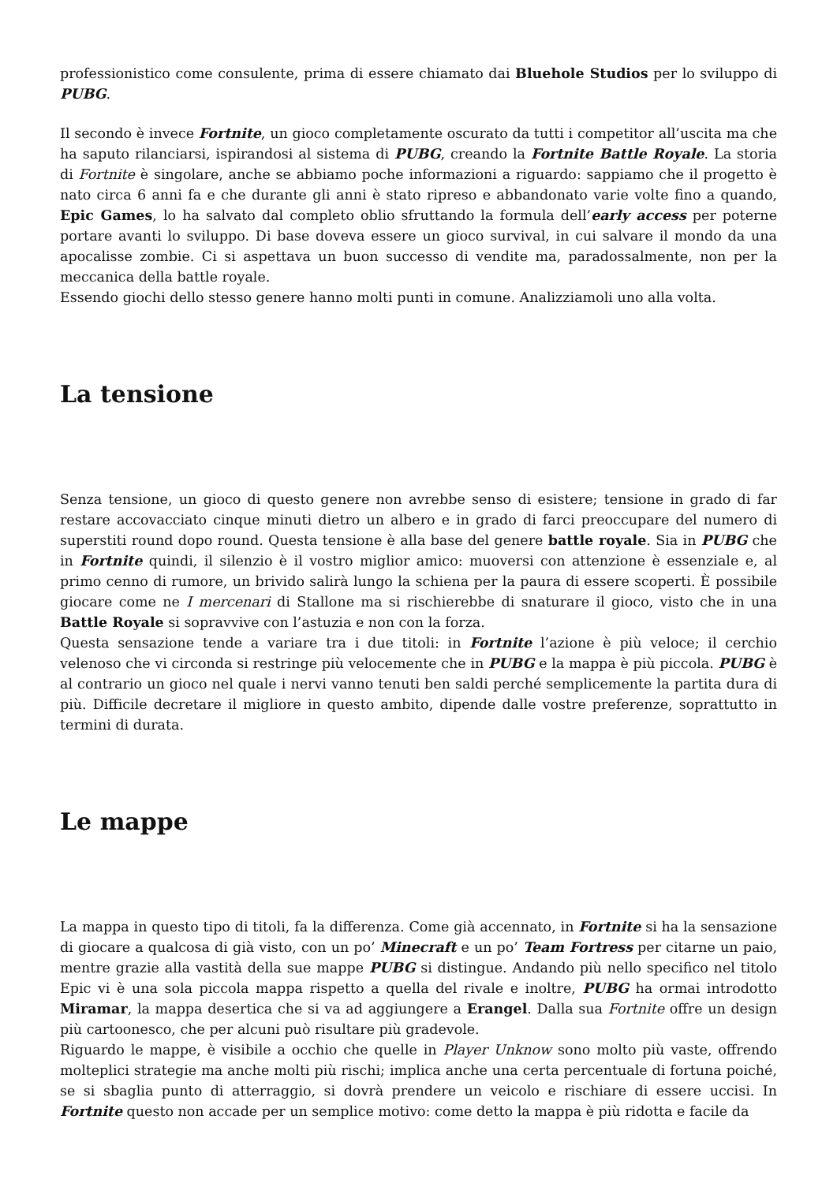professionistico come consulente, prima di essere chiamato dai Bluehole Studios per lo sviluppo di PUBG.
Il secondo è invece Fortnite, un gioco completamente oscurato da tutti i competitor all’uscita ma che ha saputo rilanciarsi, ispirandosi al sistema di PUBG, creando la Fortnite Battle Royale. La storia di Fortnite è singolare, anche se abbiamo poche informazioni a riguardo: sappiamo che il progetto è nato circa 6 anni fa e che durante gli anni è stato ripreso e abbandonato varie volte fino a quando, Epic Games, lo ha salvato dal completo oblio sfruttando la formula dell’early access per poterne portare avanti lo sviluppo. Di base doveva essere un gioco survival, in cui salvare il mondo da una apocalisse zombie. Ci si aspettava un buon successo di vendite ma, paradossalmente, non per la meccanica della battle royale.
Essendo giochi dello stesso genere hanno molti punti in comune. Analizziamoli uno alla volta.
La tensione
Senza tensione, un gioco di questo genere non avrebbe senso di esistere; tensione in grado di far restare accovacciato cinque minuti dietro un albero e in grado di farci preoccupare del numero di superstiti round dopo round. Questa tensione è alla base del genere battle royale. Sia in PUBG che in Fortnite quindi, il silenzio è il vostro miglior amico: muoversi con attenzione è essenziale e, al primo cenno di rumore, un brivido salirà lungo la schiena per la paura di essere scoperti. È possibile giocare come ne I mercenari di Stallone ma si rischierebbe di snaturare il gioco, visto che in una Battle Royale si sopravvive con l’astuzia e non con la forza.
Questa sensazione tende a variare tra i due titoli: in Fortnite l’azione è più veloce; il cerchio velenoso che vi circonda si restringe più velocemente che in PUBG e la mappa è più piccola. PUBG è al contrario un gioco nel quale i nervi vanno tenuti ben saldi perché semplicemente la partita dura di più. Difficile decretare il migliore in questo ambito, dipende dalle vostre preferenze, soprattutto in termini di durata.
Le mappe
La mappa in questo tipo di titoli, fa la differenza. Come già accennato, in Fortnite si ha la sensazione di giocare a qualcosa di già visto, con un po’ Minecraft e un po’ Team Fortress per citarne un paio, mentre grazie alla vastità della sue mappe PUBG si distingue. Andando più nello specifico nel titolo Epic vi è una sola piccola mappa rispetto a quella del rivale e inoltre, PUBG ha ormai introdotto Miramar, la mappa desertica che si va ad aggiungere a Erangel. Dalla sua Fortnite offre un design più cartoonesco, che per alcuni può risultare più gradevole.
Riguardo le mappe, è visibile a occhio che quelle in Player Unknow sono molto più vaste, offrendo molteplici strategie ma anche molti più rischi; implica anche una certa percentuale di fortuna poiché, se si sbaglia punto di atterraggio, si dovrà prendere un veicolo e rischiare di essere uccisi. In Fortnite questo non accade per un semplice motivo: come detto la mappa è più ridotta e facile da